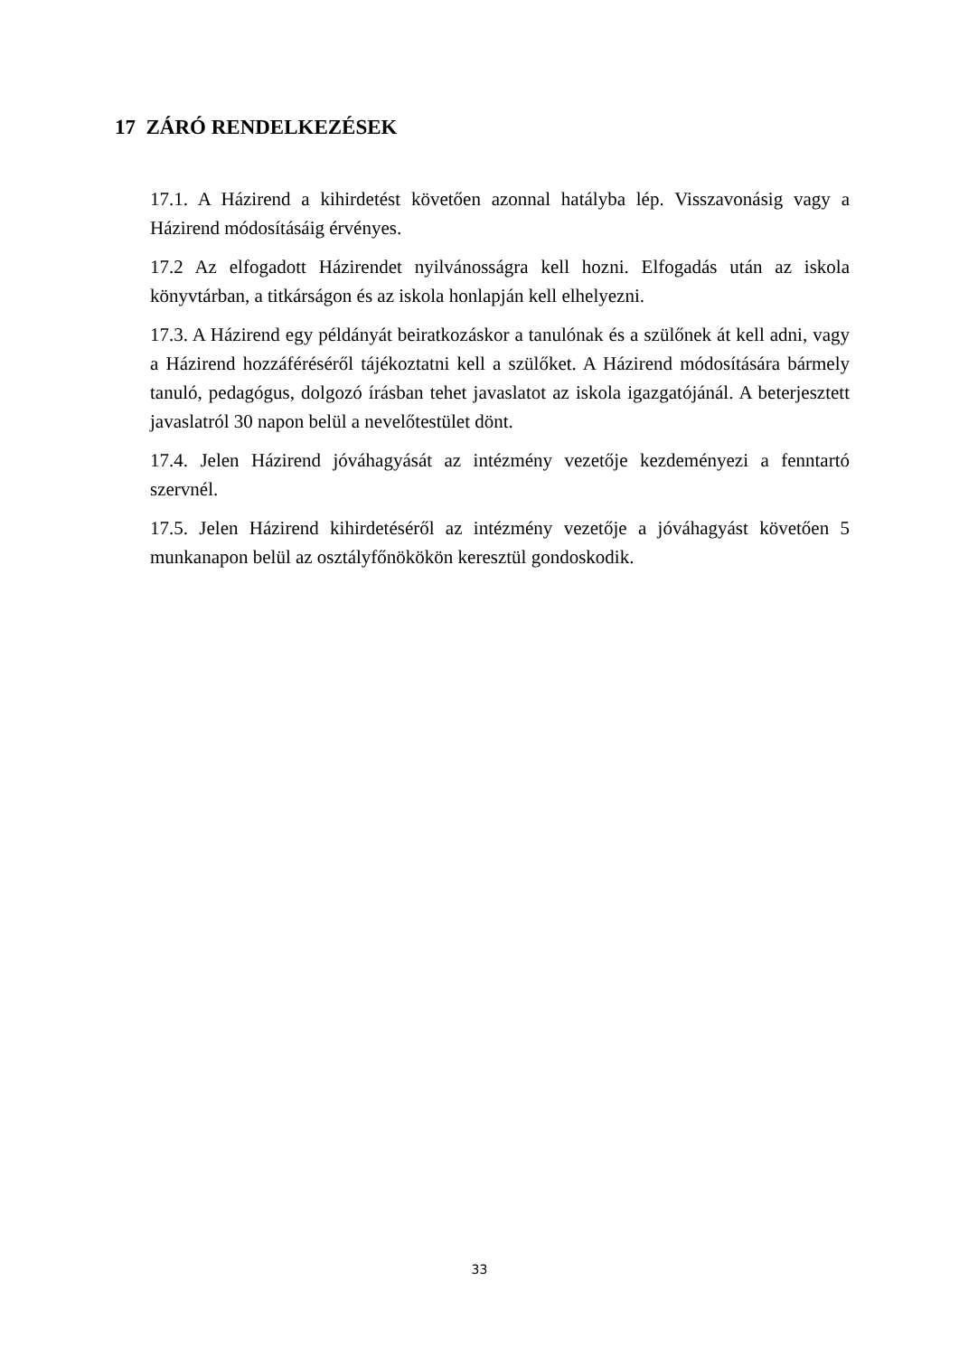17 ZÁRÓ RENDELKEZÉSEK
17.1. A Házirend a kihirdetést követően azonnal hatályba lép. Visszavonásig vagy a Házirend módosításáig érvényes.
17.2 Az elfogadott Házirendet nyilvánosságra kell hozni. Elfogadás után az iskola könyvtárban, a titkárságon és az iskola honlapján kell elhelyezni.
17.3. A Házirend egy példányát beiratkozáskor a tanulónak és a szülőnek át kell adni, vagy a Házirend hozzáféréséről tájékoztatni kell a szülőket. A Házirend módosítására bármely tanuló, pedagógus, dolgozó írásban tehet javaslatot az iskola igazgatójánál. A beterjesztett javaslatról 30 napon belül a nevelőtestület dönt.
17.4. Jelen Házirend jóváhagyását az intézmény vezetője kezdeményezi a fenntartó szervnél.
17.5. Jelen Házirend kihirdetéséről az intézmény vezetője a jóváhagyást követően 5 munkanapon belül az osztályfőnökökön keresztül gondoskodik.
33